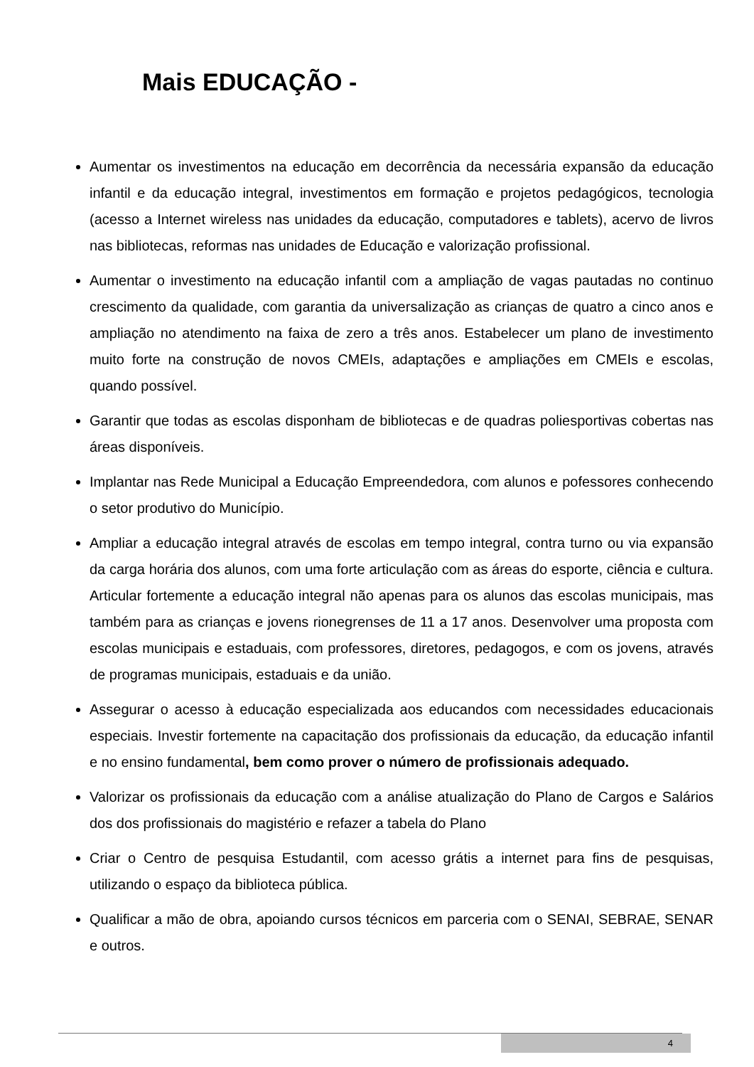Mais EDUCAÇÃO -
Aumentar os investimentos na educação em decorrência da necessária expansão da educação infantil e da educação integral, investimentos em formação e projetos pedagógicos, tecnologia (acesso a Internet wireless nas unidades da educação, computadores e tablets), acervo de livros nas bibliotecas, reformas nas unidades de Educação e valorização profissional.
Aumentar o investimento na educação infantil com a ampliação de vagas pautadas no continuo crescimento da qualidade, com garantia da universalização as crianças de quatro a cinco anos e ampliação no atendimento na faixa de zero a três anos. Estabelecer um plano de investimento muito forte na construção de novos CMEIs, adaptações e ampliações em CMEIs e escolas, quando possível.
Garantir que todas as escolas disponham de bibliotecas e de quadras poliesportivas cobertas nas áreas disponíveis.
Implantar nas Rede Municipal a Educação Empreendedora, com alunos e pofessores conhecendo o setor produtivo do Município.
Ampliar a educação integral através de escolas em tempo integral, contra turno ou via expansão da carga horária dos alunos, com uma forte articulação com as áreas do esporte, ciência e cultura. Articular fortemente a educação integral não apenas para os alunos das escolas municipais, mas também para as crianças e jovens rionegrenses de 11 a 17 anos. Desenvolver uma proposta com escolas municipais e estaduais, com professores, diretores, pedagogos, e com os jovens, através de programas municipais, estaduais e da união.
Assegurar o acesso à educação especializada aos educandos com necessidades educacionais especiais. Investir fortemente na capacitação dos profissionais da educação, da educação infantil e no ensino fundamental, bem como prover o número de profissionais adequado.
Valorizar os profissionais da educação com a análise atualização do Plano de Cargos e Salários dos dos profissionais do magistério e refazer a tabela do Plano
Criar o Centro de pesquisa Estudantil, com acesso grátis a internet para fins de pesquisas, utilizando o espaço da biblioteca pública.
Qualificar a mão de obra, apoiando cursos técnicos em parceria com o SENAI, SEBRAE, SENAR e outros.
4